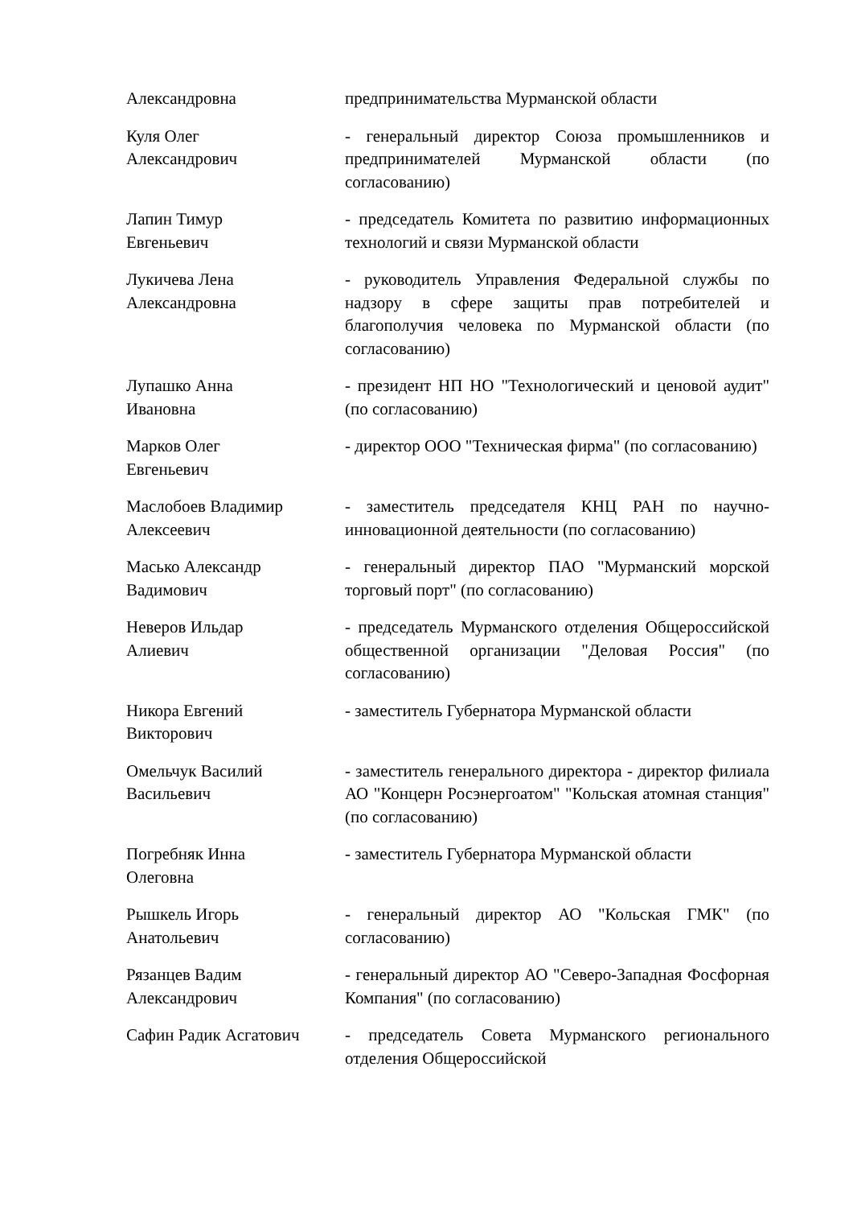| Александровна | предпринимательства Мурманской области |
| Куля Олег Александрович | - генеральный директор Союза промышленников и предпринимателей Мурманской области (по согласованию) |
| Лапин Тимур Евгеньевич | - председатель Комитета по развитию информационных технологий и связи Мурманской области |
| Лукичева Лена Александровна | - руководитель Управления Федеральной службы по надзору в сфере защиты прав потребителей и благополучия человека по Мурманской области (по согласованию) |
| Лупашко Анна Ивановна | - президент НП НО "Технологический и ценовой аудит" (по согласованию) |
| Марков Олег Евгеньевич | - директор ООО "Техническая фирма" (по согласованию) |
| Маслобоев Владимир Алексеевич | - заместитель председателя КНЦ РАН по научно-инновационной деятельности (по согласованию) |
| Масько Александр Вадимович | - генеральный директор ПАО "Мурманский морской торговый порт" (по согласованию) |
| Неверов Ильдар Алиевич | - председатель Мурманского отделения Общероссийской общественной организации "Деловая Россия" (по согласованию) |
| Никора Евгений Викторович | - заместитель Губернатора Мурманской области |
| Омельчук Василий Васильевич | - заместитель генерального директора - директор филиала АО "Концерн Росэнергоатом" "Кольская атомная станция" (по согласованию) |
| Погребняк Инна Олеговна | - заместитель Губернатора Мурманской области |
| Рышкель Игорь Анатольевич | - генеральный директор АО "Кольская ГМК" (по согласованию) |
| Рязанцев Вадим Александрович | - генеральный директор АО "Северо-Западная Фосфорная Компания" (по согласованию) |
| Сафин Радик Асгатович | - председатель Совета Мурманского регионального отделения Общероссийской |